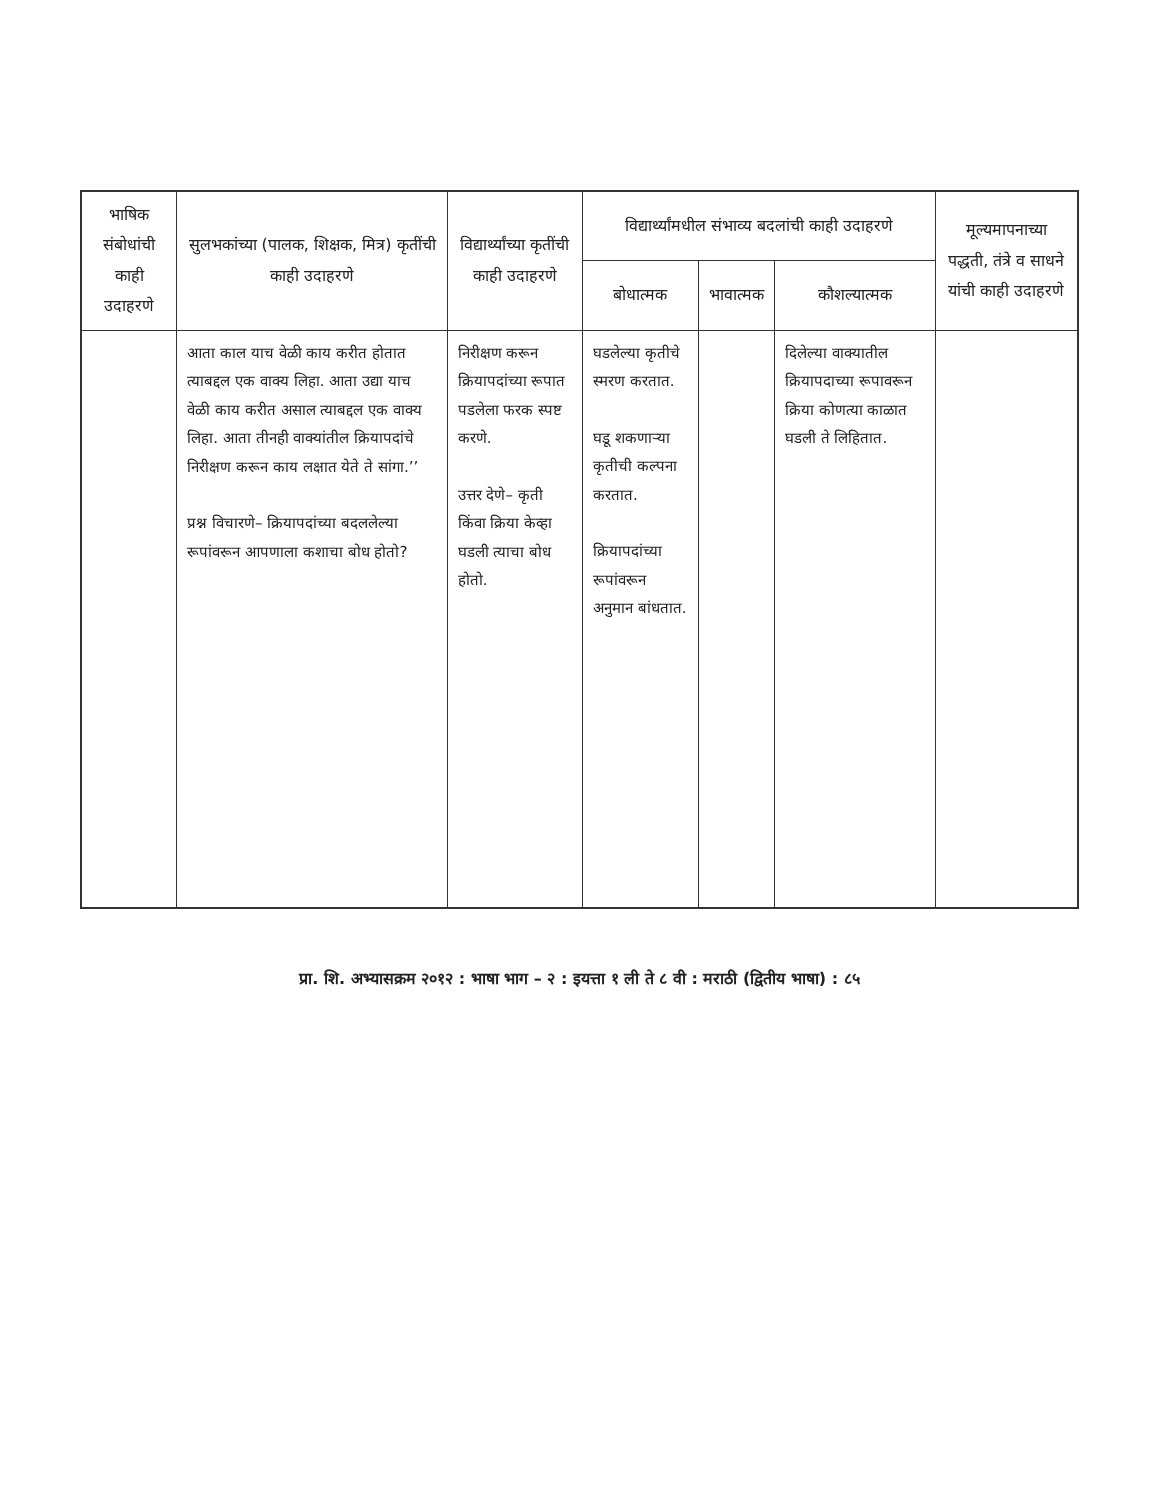| भाषिक संबोधांची काही उदाहरणे | सुलभकांच्या (पालक, शिक्षक, मित्र) कृतींची काही उदाहरणे | विद्यार्थ्यांच्या कृतींची काही उदाहरणे | विद्यार्थ्यांमधील संभाव्य बदलांची काही उदाहरणे | | | मूल्यमापनाच्या पद्धती, तंत्रे व साधने यांची काही उदाहरणे |
| --- | --- | --- | --- | --- | --- | --- |
| | | | बोधात्मक | भावात्मक | कौशल्यात्मक | |
| | आता काल याच वेळी काय करीत होतात त्याबद्दल एक वाक्य लिहा. आता उद्या याच वेळी काय करीत असाल त्याबद्दल एक वाक्य लिहा. आता तीनही वाक्यांतील क्रियापदांचे निरीक्षण करून काय लक्षात येते ते सांगा.’’ प्रश्न विचारणे– क्रियापदांच्या बदललेल्या रूपांवरून आपणाला कशाचा बोध होतो? | निरीक्षण करून क्रियापदांच्या रूपात पडलेला फरक स्पष्ट करणे. उत्तर देणे– कृती किंवा क्रिया केव्हा घडली त्याचा बोध होतो. | घडलेल्या कृतीचे स्मरण करतात. घडू शकणाऱ्या कृतीची कल्पना करतात. क्रियापदांच्या रूपांवरून अनुमान बांधतात. | | दिलेल्या वाक्यातील क्रियापदाच्या रूपावरून क्रिया कोणत्या काळात घडली ते लिहितात. | |
प्रा. शि. अभ्यासक्रम २०१२ : भाषा भाग – २ : इयत्ता १ ली ते ८ वी : मराठी (द्वितीय भाषा) : ८५